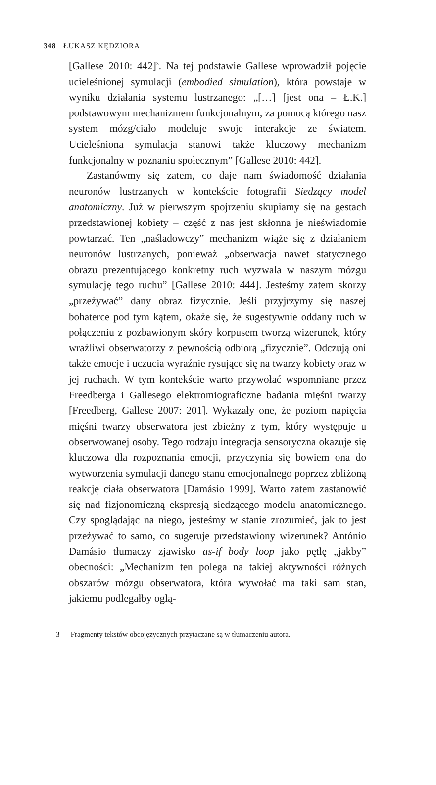348 ŁUKASZ KĘDZIORA
[Gallese 2010: 442]<sup>3</sup>. Na tej podstawie Gallese wprowadził pojęcie ucieleśnionej symulacji (embodied simulation), która powstaje w wyniku działania systemu lustrzanego: „[…] [jest ona – Ł.K.] podstawowym mechanizmem funkcjonalnym, za pomocą którego nasz system mózg/ciało modeluje swoje interakcje ze światem. Ucieleśniona symulacja stanowi także kluczowy mechanizm funkcjonalny w poznaniu społecznym” [Gallese 2010: 442].
Zastanówmy się zatem, co daje nam świadomość działania neuronów lustrzanych w kontekście fotografii Siedzący model anatomiczny. Już w pierwszym spojrzeniu skupiamy się na gestach przedstawionej kobiety – część z nas jest skłonna je nieświadomie powtarzać. Ten „naśladowczy” mechanizm wiąże się z działaniem neuronów lustrzanych, ponieważ „obserwacja nawet statycznego obrazu prezentującego konkretny ruch wyzwala w naszym mózgu symulację tego ruchu” [Gallese 2010: 444]. Jesteśmy zatem skorzy „przeżywać” dany obraz fizycznie. Jeśli przyjrzymy się naszej bohaterce pod tym kątem, okaże się, że sugestywnie oddany ruch w połączeniu z pozbawionym skóry korpusem tworzą wizerunek, który wrażliwi obserwatorzy z pewnością odbiorą „fizycznie”. Odczują oni także emocje i uczucia wyraźnie rysujące się na twarzy kobiety oraz w jej ruchach. W tym kontekście warto przywołać wspomniane przez Freedberga i Gallesego elektromiograficzne badania mięśni twarzy [Freedberg, Gallese 2007: 201]. Wykazały one, że poziom napięcia mięśni twarzy obserwatora jest zbieżny z tym, który występuje u obserwowanej osoby. Tego rodzaju integracja sensoryczna okazuje się kluczowa dla rozpoznania emocji, przyczynia się bowiem ona do wytworzenia symulacji danego stanu emocjonalnego poprzez zbliżoną reakcję ciała obserwatora [Damásio 1999]. Warto zatem zastanowić się nad fizjonomiczną ekspresją siedzącego modelu anatomicznego. Czy spoglądając na niego, jesteśmy w stanie zrozumieć, jak to jest przeżywać to samo, co sugeruje przedstawiony wizerunek? António Damásio tłumaczy zjawisko as-if body loop jako pętlę „jakby” obecności: „Mechanizm ten polega na takiej aktywności różnych obszarów mózgu obserwatora, która wywołać ma taki sam stan, jakiemu podlegałby oglą-
3 Fragmenty tekstów obcojęzycznych przytaczane są w tłumaczeniu autora.